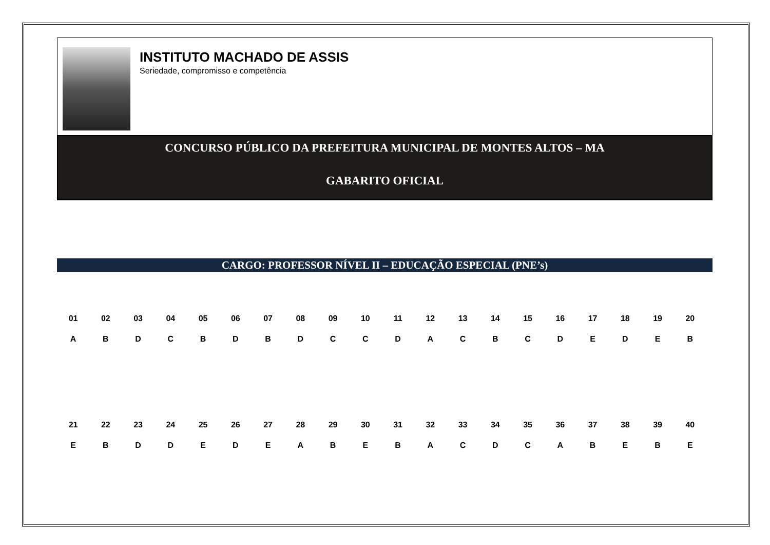INSTITUTO MACHADO DE ASSIS
Seriedade, compromisso e competência
CONCURSO PÚBLICO DA PREFEITURA MUNICIPAL DE MONTES ALTOS – MA
GABARITO OFICIAL
CARGO: PROFESSOR NÍVEL II – EDUCAÇÃO ESPECIAL (PNE’s)
| 01 | 02 | 03 | 04 | 05 | 06 | 07 | 08 | 09 | 10 | 11 | 12 | 13 | 14 | 15 | 16 | 17 | 18 | 19 | 20 |
| --- | --- | --- | --- | --- | --- | --- | --- | --- | --- | --- | --- | --- | --- | --- | --- | --- | --- | --- | --- |
| A | B | D | C | B | D | B | D | C | C | D | A | C | B | C | D | E | D | E | B |
| 21 | 22 | 23 | 24 | 25 | 26 | 27 | 28 | 29 | 30 | 31 | 32 | 33 | 34 | 35 | 36 | 37 | 38 | 39 | 40 |
| E | B | D | D | E | D | E | A | B | E | B | A | C | D | C | A | B | E | B | E |